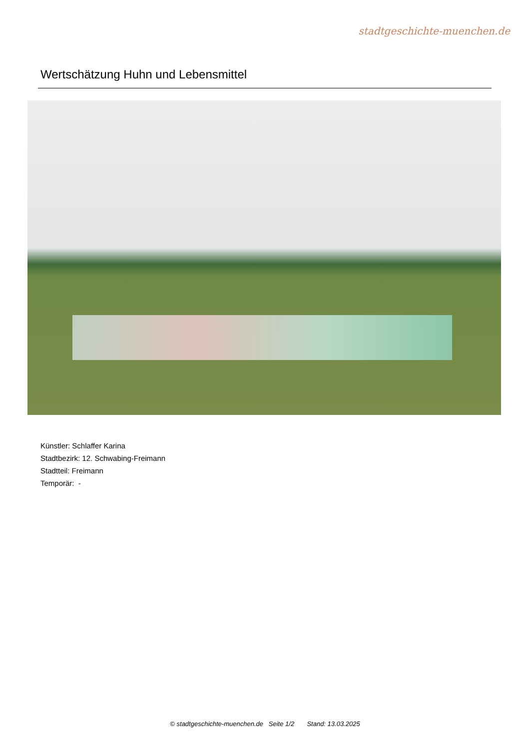stadtgeschichte-muenchen.de
Wertschätzung Huhn und Lebensmittel
Künstler: Schlaffer Karina
Stadtbezirk: 12. Schwabing-Freimann
Stadtteil: Freimann
Temporär: -
© stadtgeschichte-muenchen.de Seite 1/2 Stand: 13.03.2025